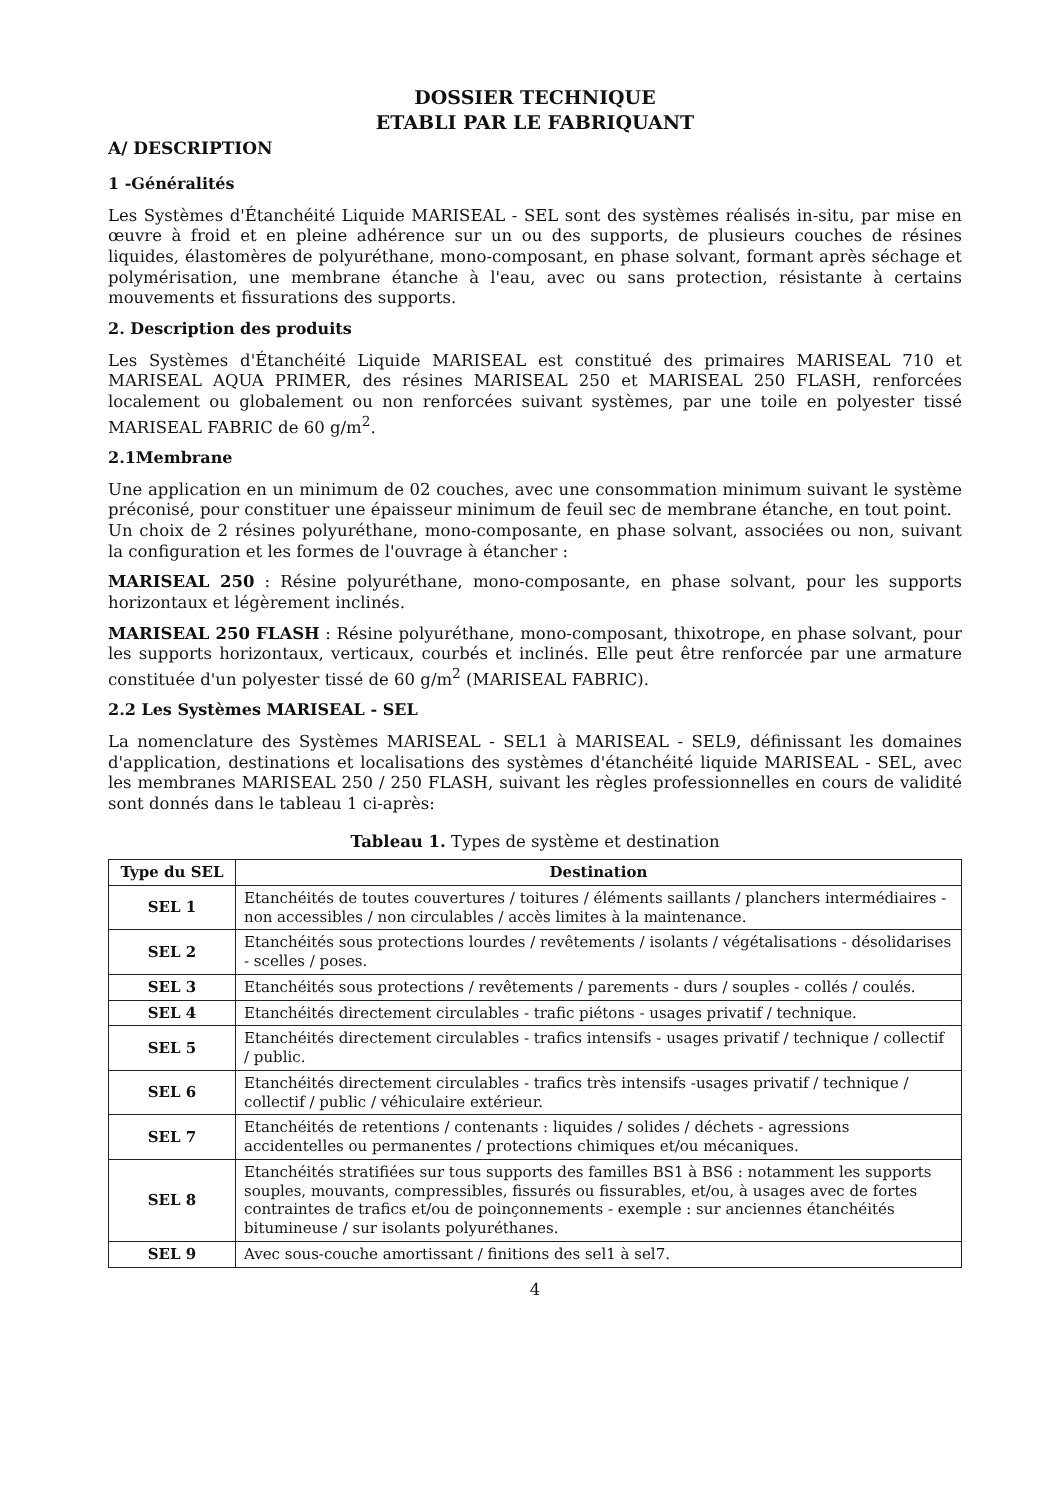DOSSIER TECHNIQUE
ETABLI PAR LE FABRIQUANT
A/ DESCRIPTION
1 -Généralités
Les Systèmes d'Étanchéité Liquide MARISEAL - SEL sont des systèmes réalisés in-situ, par mise en œuvre à froid et en pleine adhérence sur un ou des supports, de plusieurs couches de résines liquides, élastomères de polyuréthane, mono-composant, en phase solvant, formant après séchage et polymérisation, une membrane étanche à l'eau, avec ou sans protection, résistante à certains mouvements et fissurations des supports.
2. Description des produits
Les Systèmes d'Étanchéité Liquide MARISEAL est constitué des primaires MARISEAL 710 et MARISEAL AQUA PRIMER, des résines MARISEAL 250 et MARISEAL 250 FLASH, renforcées localement ou globalement ou non renforcées suivant systèmes, par une toile en polyester tissé MARISEAL FABRIC de 60 g/m<sup>2</sup>.
2.1Membrane
Une application en un minimum de 02 couches, avec une consommation minimum suivant le système préconisé, pour constituer une épaisseur minimum de feuil sec de membrane étanche, en tout point.
Un choix de 2 résines polyuréthane, mono-composante, en phase solvant, associées ou non, suivant la configuration et les formes de l'ouvrage à étancher :
MARISEAL 250 : Résine polyuréthane, mono-composante, en phase solvant, pour les supports horizontaux et légèrement inclinés.
MARISEAL 250 FLASH : Résine polyuréthane, mono-composant, thixotrope, en phase solvant, pour les supports horizontaux, verticaux, courbés et inclinés. Elle peut être renforcée par une armature constituée d'un polyester tissé de 60 g/m<sup>2</sup> (MARISEAL FABRIC).
2.2 Les Systèmes MARISEAL - SEL
La nomenclature des Systèmes MARISEAL - SEL1 à MARISEAL - SEL9, définissant les domaines d'application, destinations et localisations des systèmes d'étanchéité liquide MARISEAL - SEL, avec les membranes MARISEAL 250 / 250 FLASH, suivant les règles professionnelles en cours de validité sont donnés dans le tableau 1 ci-après:
Tableau 1. Types de système et destination
| Type du SEL | Destination |
| --- | --- |
| SEL 1 | Etanchéités de toutes couvertures / toitures / éléments saillants / planchers intermédiaires - non accessibles / non circulables / accès limites à la maintenance. |
| SEL 2 | Etanchéités sous protections lourdes / revêtements / isolants / végétalisations - désolidarises - scelles / poses. |
| SEL 3 | Etanchéités sous protections / revêtements / parements - durs / souples - collés / coulés. |
| SEL 4 | Etanchéités directement circulables - trafic piétons - usages privatif / technique. |
| SEL 5 | Etanchéités directement circulables - trafics intensifs - usages privatif / technique / collectif / public. |
| SEL 6 | Etanchéités directement circulables - trafics très intensifs -usages privatif / technique / collectif / public / véhiculaire extérieur. |
| SEL 7 | Etanchéités de retentions / contenants : liquides / solides / déchets - agressions accidentelles ou permanentes / protections chimiques et/ou mécaniques. |
| SEL 8 | Etanchéités stratifiées sur tous supports des familles BS1 à BS6 : notamment les supports souples, mouvants, compressibles, fissurés ou fissurables, et/ou, à usages avec de fortes contraintes de trafics et/ou de poinçonnements - exemple : sur anciennes étanchéités bitumineuse / sur isolants polyuréthanes. |
| SEL 9 | Avec sous-couche amortissant / finitions des sel1 à sel7. |
4